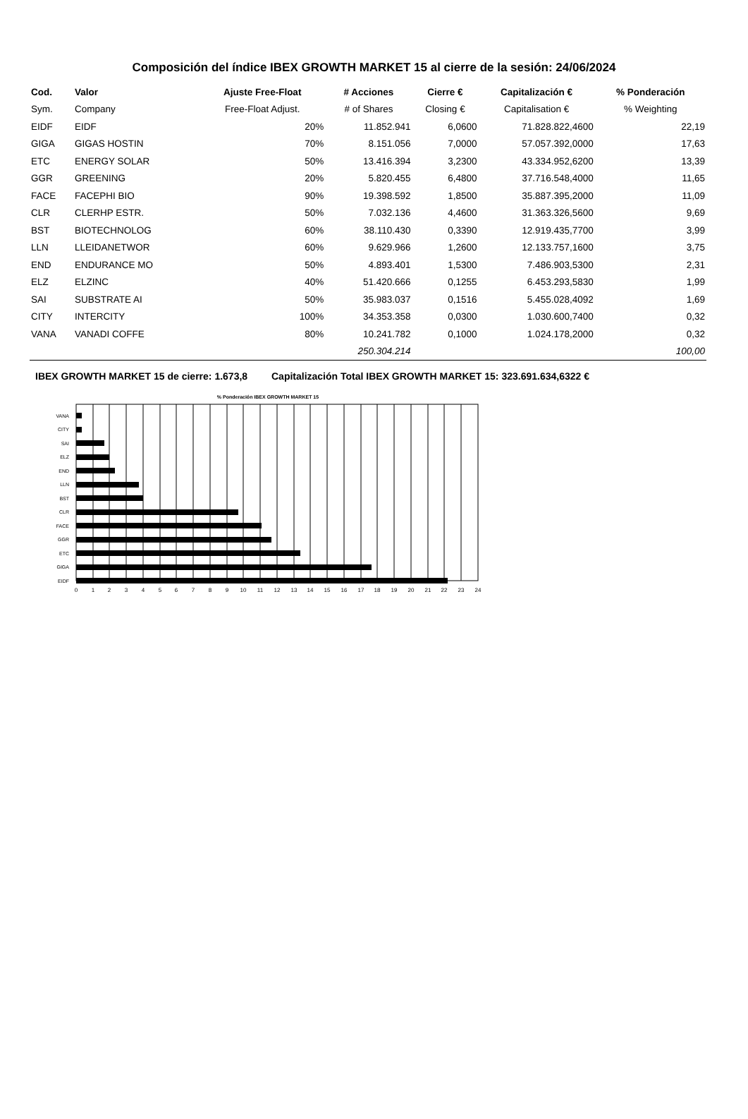Composición del índice IBEX GROWTH MARKET 15 al cierre de la sesión: 24/06/2024
| Cod. | Valor | Ajuste Free-Float | # Acciones | Cierre € | Capitalización € | % Ponderación |
| --- | --- | --- | --- | --- | --- | --- |
| Sym. | Company | Free-Float Adjust. | # of Shares | Closing € | Capitalisation € | % Weighting |
| EIDF | EIDF | 20% | 11.852.941 | 6,0600 | 71.828.822,4600 | 22,19 |
| GIGA | GIGAS HOSTIN | 70% | 8.151.056 | 7,0000 | 57.057.392,0000 | 17,63 |
| ETC | ENERGY SOLAR | 50% | 13.416.394 | 3,2300 | 43.334.952,6200 | 13,39 |
| GGR | GREENING | 20% | 5.820.455 | 6,4800 | 37.716.548,4000 | 11,65 |
| FACE | FACEPHI BIO | 90% | 19.398.592 | 1,8500 | 35.887.395,2000 | 11,09 |
| CLR | CLERHP ESTR. | 50% | 7.032.136 | 4,4600 | 31.363.326,5600 | 9,69 |
| BST | BIOTECHNOLOG | 60% | 38.110.430 | 0,3390 | 12.919.435,7700 | 3,99 |
| LLN | LLEIDANETWOR | 60% | 9.629.966 | 1,2600 | 12.133.757,1600 | 3,75 |
| END | ENDURANCE MO | 50% | 4.893.401 | 1,5300 | 7.486.903,5300 | 2,31 |
| ELZ | ELZINC | 40% | 51.420.666 | 0,1255 | 6.453.293,5830 | 1,99 |
| SAI | SUBSTRATE AI | 50% | 35.983.037 | 0,1516 | 5.455.028,4092 | 1,69 |
| CITY | INTERCITY | 100% | 34.353.358 | 0,0300 | 1.030.600,7400 | 0,32 |
| VANA | VANADI COFFE | 80% | 10.241.782 | 0,1000 | 1.024.178,2000 | 0,32 |
| | | | 250.304.214 | | | 100,00 |
IBEX GROWTH MARKET 15 de cierre: 1.673,8 Capitalización Total IBEX GROWTH MARKET 15: 323.691.634,6322 €
% Ponderación IBEX GROWTH MARKET 15
VANA
CITY
SAI
ELZ
END
LLN
BST
CLR
FACE
GGR
ETC
GIGA
EIDF
0
1
2
3
4
5
6
7
8
9
10
11
12
13
14
15
16
17
18
19
20
21
22
23
24